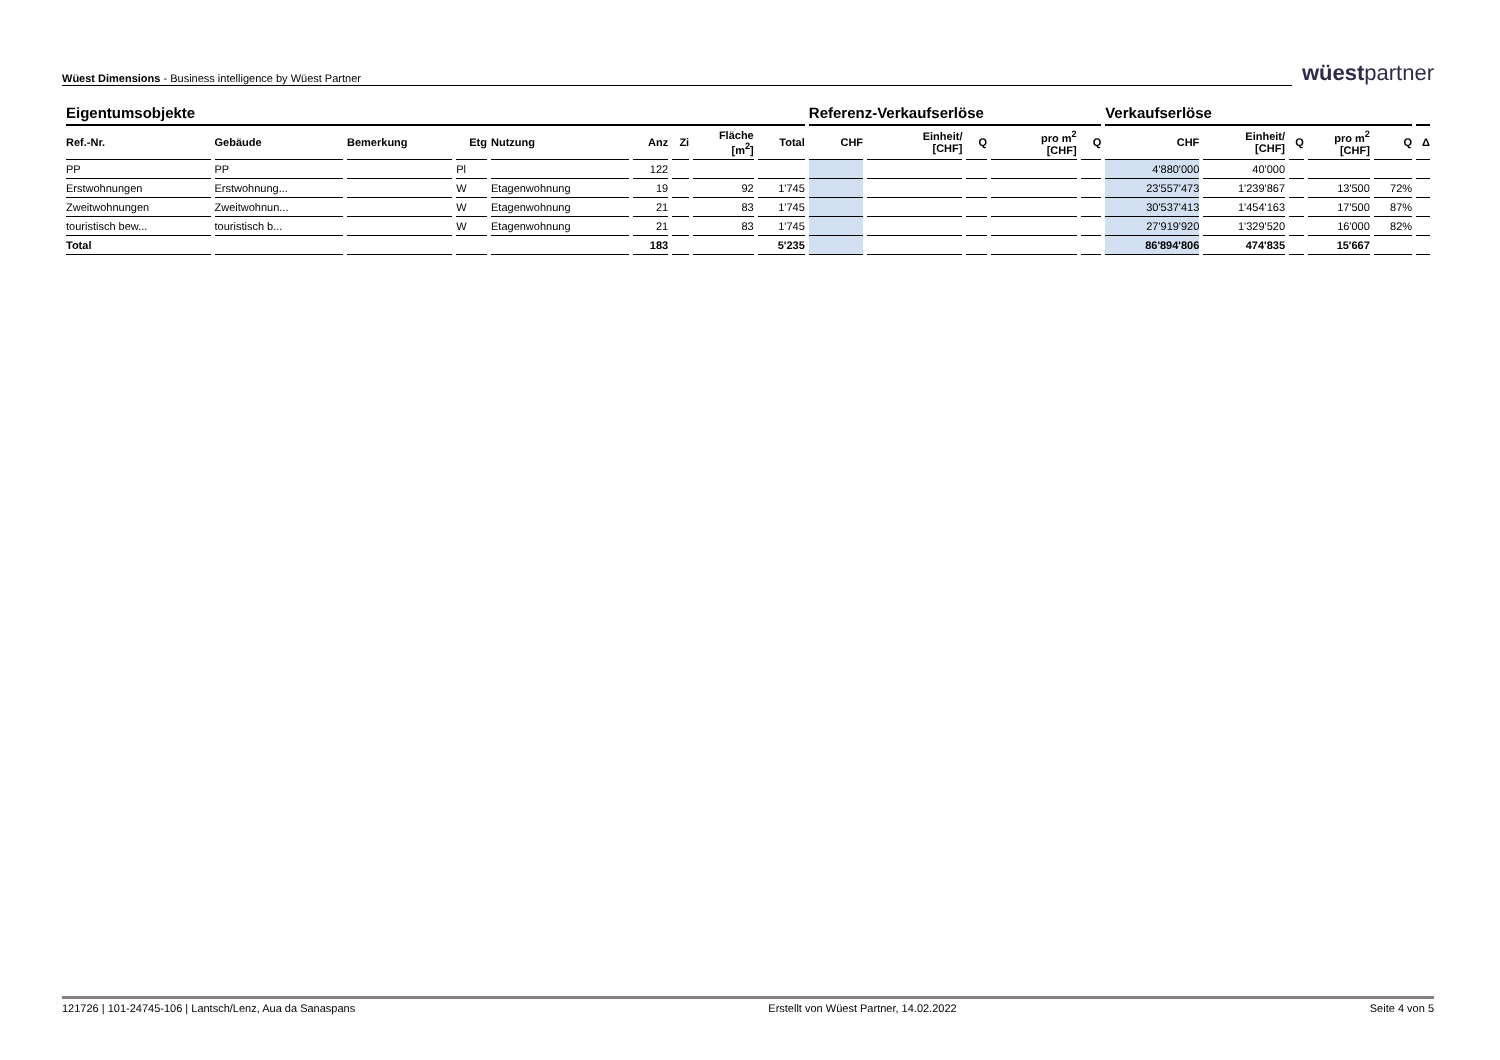Wüest Dimensions - Business intelligence by Wüest Partner
wüestpartner
| Eigentumsobjekte | | | | | | | | | Referenz-Verkaufserlöse | | | | | Verkaufserlöse | | | | | |
| --- | --- | --- | --- | --- | --- | --- | --- | --- | --- | --- | --- | --- | --- | --- | --- | --- | --- | --- | --- |
| Ref.-Nr. | Gebäude | Bemerkung | Etg | Nutzung | Anz | Zi | Fläche [m<sup>2</sup>] | Total | CHF | Einheit/ [CHF] | Q | pro m<sup>2</sup> [CHF] | Q | CHF | Einheit/ [CHF] | Q | pro m<sup>2</sup> [CHF] | Q | Δ |
| PP | PP | | Pl | | 122 | | | | | | | | | 4'880'000 | 40'000 | | | | |
| Erstwohnungen | Erstwohnung... | | W | Etagenwohnung | 19 | | 92 | 1'745 | | | | | | 23'557'473 | 1'239'867 | | 13'500 | 72% | |
| Zweitwohnungen | Zweitwohnun... | | W | Etagenwohnung | 21 | | 83 | 1'745 | | | | | | 30'537'413 | 1'454'163 | | 17'500 | 87% | |
| touristisch bew... | touristisch b... | | W | Etagenwohnung | 21 | | 83 | 1'745 | | | | | | 27'919'920 | 1'329'520 | | 16'000 | 82% | |
| Total | | | | | 183 | | | 5'235 | | | | | | 86'894'806 | 474'835 | | 15'667 | | |
121726 | 101-24745-106 | Lantsch/Lenz, Aua da Sanaspans Erstellt von Wüest Partner, 14.02.2022 Seite 4 von 5